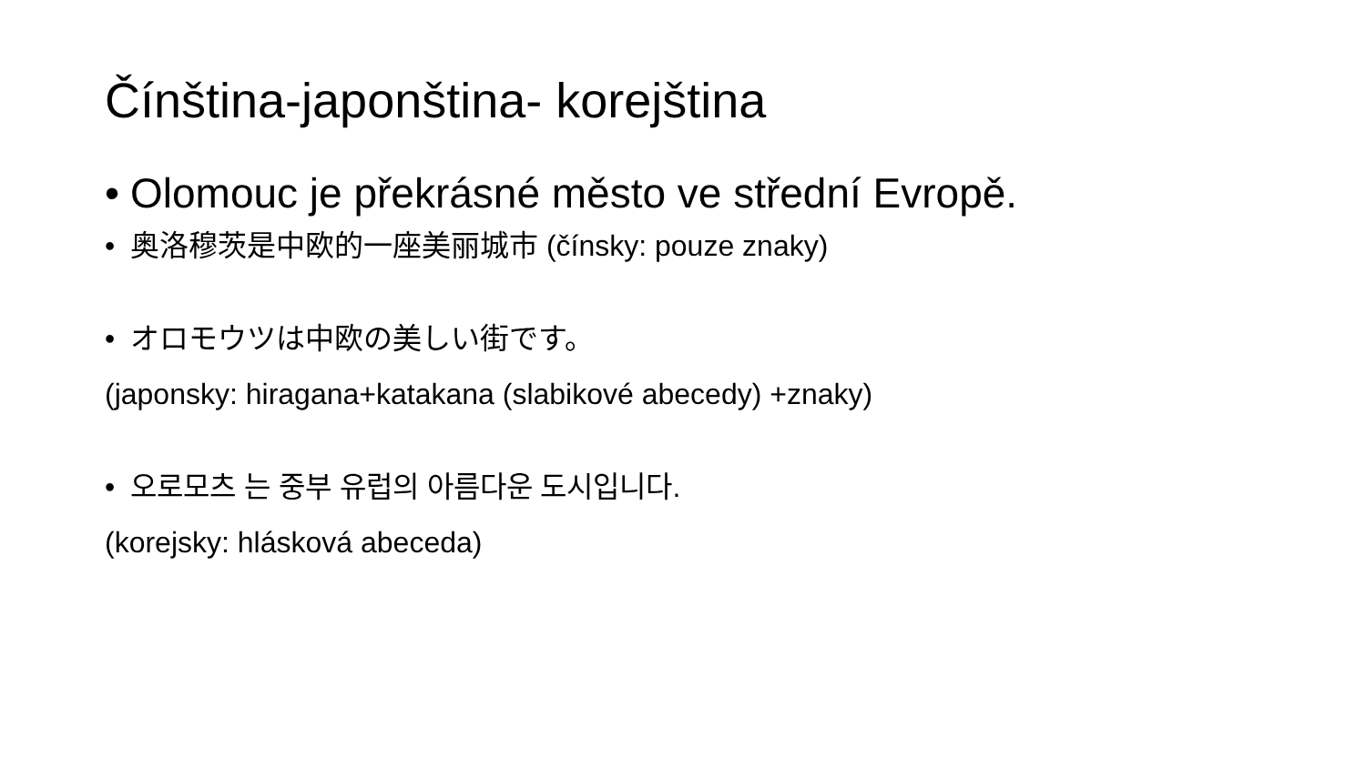Čínština-japonština- korejština
• Olomouc je překrásné město ve střední Evropě.
• 奥洛穆茨是中欧的一座美丽城市 (čínsky: pouze znaky)
• オロモウツは中欧の美しい街です。
(japonsky: hiragana+katakana (slabikové abecedy) +znaky)
• 오로모츠 는 중부 유럽의 아름다운 도시입니다.
(korejsky: hlásková abeceda)